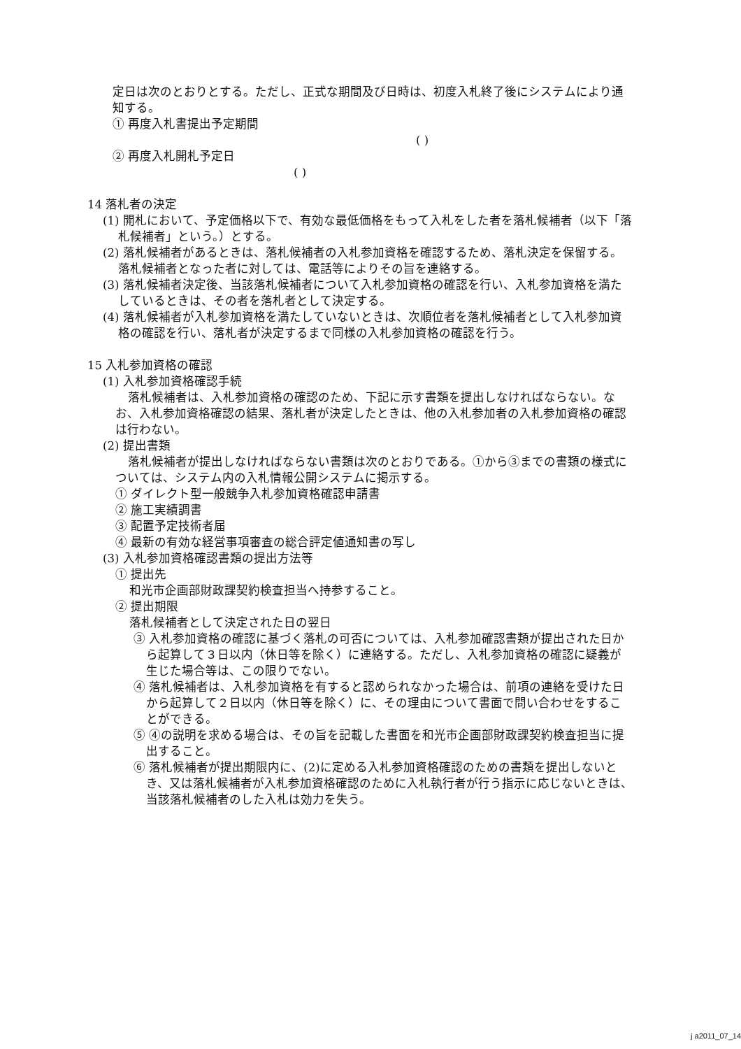定日は次のとおりとする。ただし、正式な期間及び日時は、初度入札終了後にシステムにより通知する。
① 再度入札書提出予定期間
( )
② 再度入札開札予定日
( )
14 落札者の決定
(1) 開札において、予定価格以下で、有効な最低価格をもって入札をした者を落札候補者（以下「落札候補者」という。）とする。
(2) 落札候補者があるときは、落札候補者の入札参加資格を確認するため、落札決定を保留する。落札候補者となった者に対しては、電話等によりその旨を連絡する。
(3) 落札候補者決定後、当該落札候補者について入札参加資格の確認を行い、入札参加資格を満たしているときは、その者を落札者として決定する。
(4) 落札候補者が入札参加資格を満たしていないときは、次順位者を落札候補者として入札参加資格の確認を行い、落札者が決定するまで同様の入札参加資格の確認を行う。
15 入札参加資格の確認
(1) 入札参加資格確認手続
落札候補者は、入札参加資格の確認のため、下記に示す書類を提出しなければならない。なお、入札参加資格確認の結果、落札者が決定したときは、他の入札参加者の入札参加資格の確認は行わない。
(2) 提出書類
落札候補者が提出しなければならない書類は次のとおりである。①から③までの書類の様式については、システム内の入札情報公開システムに掲示する。
① ダイレクト型一般競争入札参加資格確認申請書
② 施工実績調書
③ 配置予定技術者届
④ 最新の有効な経営事項審査の総合評定値通知書の写し
(3) 入札参加資格確認書類の提出方法等
① 提出先
和光市企画部財政課契約検査担当へ持参すること。
② 提出期限
落札候補者として決定された日の翌日
③ 入札参加資格の確認に基づく落札の可否については、入札参加確認書類が提出された日から起算して３日以内（休日等を除く）に連絡する。ただし、入札参加資格の確認に疑義が生じた場合等は、この限りでない。
④ 落札候補者は、入札参加資格を有すると認められなかった場合は、前項の連絡を受けた日から起算して２日以内（休日等を除く）に、その理由について書面で問い合わせをすることができる。
⑤ ④の説明を求める場合は、その旨を記載した書面を和光市企画部財政課契約検査担当に提出すること。
⑥ 落札候補者が提出期限内に、(2)に定める入札参加資格確認のための書類を提出しないとき、又は落札候補者が入札参加資格確認のために入札執行者が行う指示に応じないときは、当該落札候補者のした入札は効力を失う。
j a2011_07_14